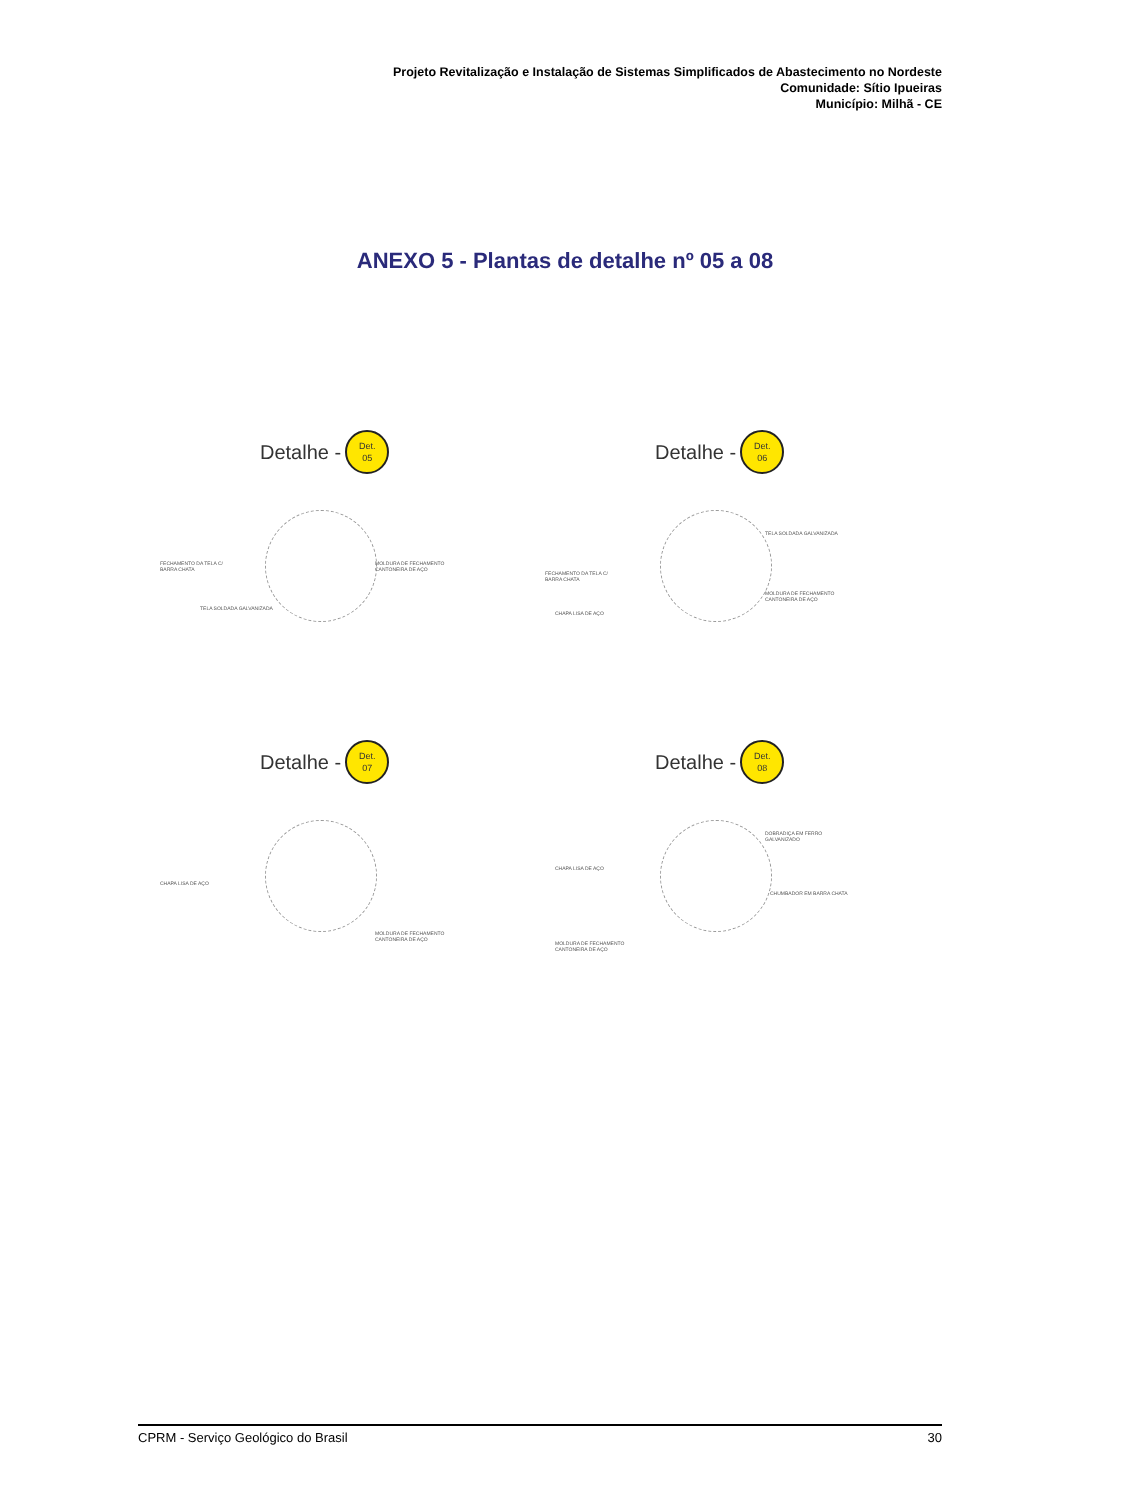Projeto Revitalização e Instalação de Sistemas Simplificados de Abastecimento no Nordeste
Comunidade: Sítio Ipueiras
Município: Milhã - CE
ANEXO 5 - Plantas de detalhe nº 05 a 08
Detalhe -
Det.
05
FECHAMENTO DA TELA C/ BARRA CHATA
MOLDURA DE FECHAMENTO CANTONEIRA DE AÇO
TELA SOLDADA GALVANIZADA
Detalhe -
Det.
06
TELA SOLDADA GALVANIZADA
FECHAMENTO DA TELA C/ BARRA CHATA
MOLDURA DE FECHAMENTO CANTONEIRA DE AÇO
CHAPA LISA DE AÇO
Detalhe -
Det.
07
CHAPA LISA DE AÇO
MOLDURA DE FECHAMENTO CANTONEIRA DE AÇO
Detalhe -
Det.
08
DOBRADIÇA EM FERRO GALVANIZADO
CHAPA LISA DE AÇO
CHUMBADOR EM BARRA CHATA
MOLDURA DE FECHAMENTO CANTONEIRA DE AÇO
CPRM - Serviço Geológico do Brasil 30